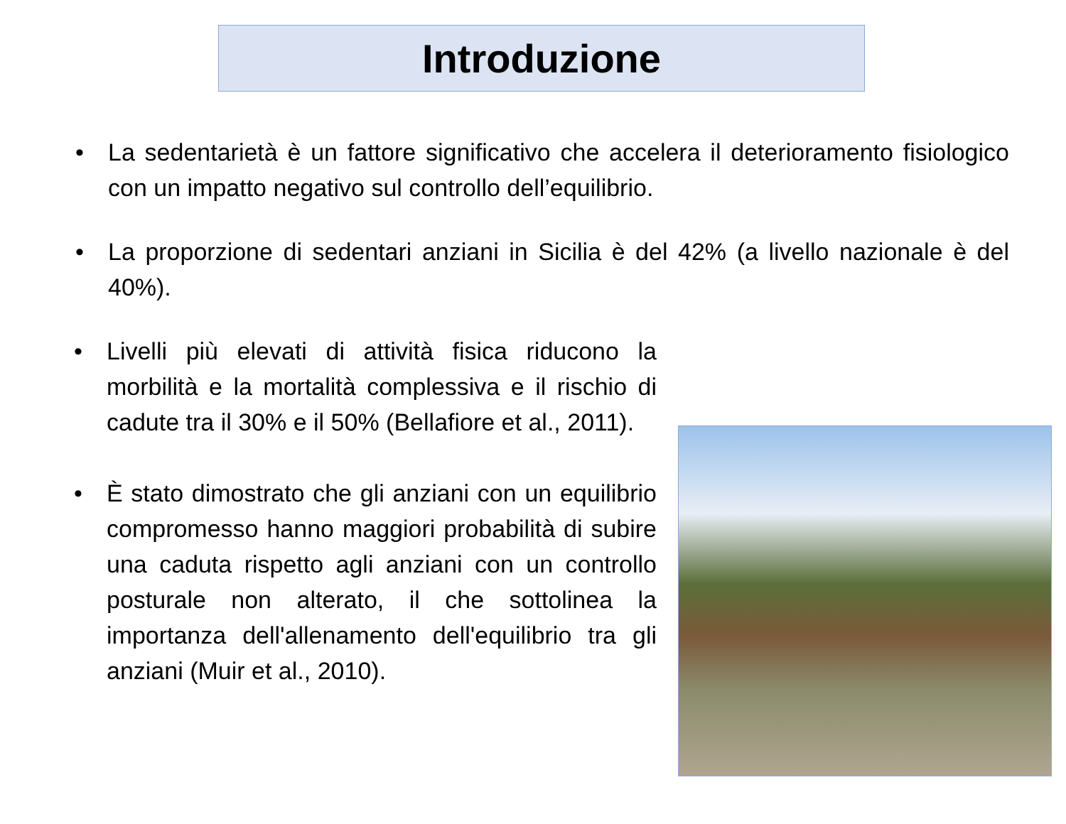Introduzione
• La sedentarietà è un fattore significativo che accelera il deterioramento fisiologico con un impatto negativo sul controllo dell’equilibrio.
• La proporzione di sedentari anziani in Sicilia è del 42% (a livello nazionale è del 40%).
• Livelli più elevati di attività fisica riducono la morbilità e la mortalità complessiva e il rischio di cadute tra il 30% e il 50% (Bellafiore et al., 2011).
• È stato dimostrato che gli anziani con un equilibrio compromesso hanno maggiori probabilità di subire una caduta rispetto agli anziani con un controllo posturale non alterato, il che sottolinea la importanza dell'allenamento dell'equilibrio tra gli anziani (Muir et al., 2010).